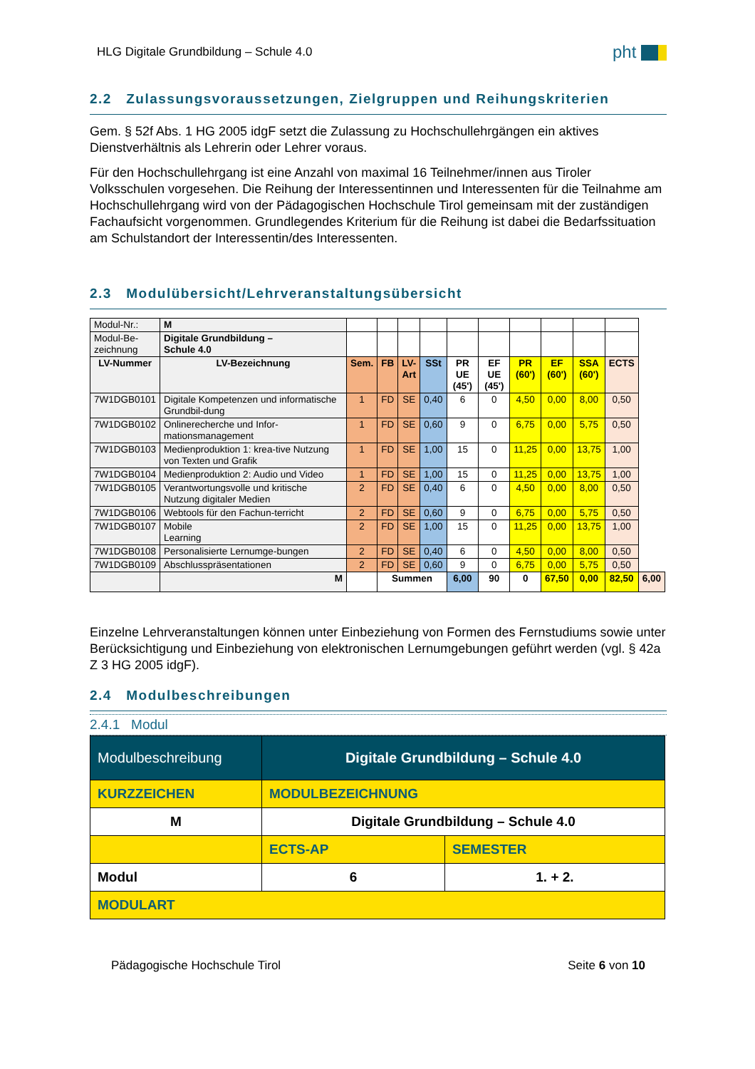HLG Digitale Grundbildung – Schule 4.0
pht
2.2 Zulassungsvoraussetzungen, Zielgruppen und Reihungskriterien
Gem. § 52f Abs. 1 HG 2005 idgF setzt die Zulassung zu Hochschullehrgängen ein aktives Dienstverhältnis als Lehrerin oder Lehrer voraus.
Für den Hochschullehrgang ist eine Anzahl von maximal 16 Teilnehmer/innen aus Tiroler Volksschulen vorgesehen. Die Reihung der Interessentinnen und Interessenten für die Teilnahme am Hochschullehrgang wird von der Pädagogischen Hochschule Tirol gemeinsam mit der zuständigen Fachaufsicht vorgenommen. Grundlegendes Kriterium für die Reihung ist dabei die Bedarfssituation am Schulstandort der Interessentin/des Interessenten.
2.3 Modulübersicht/Lehrveranstaltungsübersicht
| Modul-Nr.: | M | | | | | | | | | | | |
| Modul-Be- zeichnung | Digitale Grundbildung – Schule 4.0 | | | | | | | | | | | |
| LV-Nummer | LV-Bezeichnung | Sem. | FB | LV- Art | SSt | PR UE (45') | EF UE (45') | PR (60') | EF (60') | SSA (60') | ECTS | |
| 7W1DGB0101 | Digitale Kompetenzen und informatische Grundbil-dung | 1 | FD | SE | 0,40 | 6 | 0 | 4,50 | 0,00 | 8,00 | 0,50 | |
| 7W1DGB0102 | Onlinerecherche und Infor-mationsmanagement | 1 | FD | SE | 0,60 | 9 | 0 | 6,75 | 0,00 | 5,75 | 0,50 | |
| 7W1DGB0103 | Medienproduktion 1: krea-tive Nutzung von Texten und Grafik | 1 | FD | SE | 1,00 | 15 | 0 | 11,25 | 0,00 | 13,75 | 1,00 | |
| 7W1DGB0104 | Medienproduktion 2: Audio und Video | 1 | FD | SE | 1,00 | 15 | 0 | 11,25 | 0,00 | 13,75 | 1,00 | |
| 7W1DGB0105 | Verantwortungsvolle und kritische Nutzung digitaler Medien | 2 | FD | SE | 0,40 | 6 | 0 | 4,50 | 0,00 | 8,00 | 0,50 | |
| 7W1DGB0106 | Webtools für den Fachun-terricht | 2 | FD | SE | 0,60 | 9 | 0 | 6,75 | 0,00 | 5,75 | 0,50 | |
| 7W1DGB0107 | Mobile Learning | 2 | FD | SE | 1,00 | 15 | 0 | 11,25 | 0,00 | 13,75 | 1,00 | |
| 7W1DGB0108 | Personalisierte Lernumge-bungen | 2 | FD | SE | 0,40 | 6 | 0 | 4,50 | 0,00 | 8,00 | 0,50 | |
| 7W1DGB0109 | Abschlusspräsentationen | 2 | FD | SE | 0,60 | 9 | 0 | 6,75 | 0,00 | 5,75 | 0,50 | |
| | M | | Summen | | | 6,00 | 90 | 0 | 67,50 | 0,00 | 82,50 | 6,00 |
Einzelne Lehrveranstaltungen können unter Einbeziehung von Formen des Fernstudiums sowie unter Berücksichtigung und Einbeziehung von elektronischen Lernumgebungen geführt werden (vgl. § 42a Z 3 HG 2005 idgF).
2.4 Modulbeschreibungen
2.4.1 Modul
| Modulbeschreibung | Digitale Grundbildung – Schule 4.0 | | |
| KURZZEICHEN | MODULBEZEICHNUNG | | |
| M | Digitale Grundbildung – Schule 4.0 | | |
| | | ECTS-AP | SEMESTER |
| Modul | | 6 | 1. + 2. |
| MODULART | | | |
Pädagogische Hochschule Tirol Seite 6 von 10